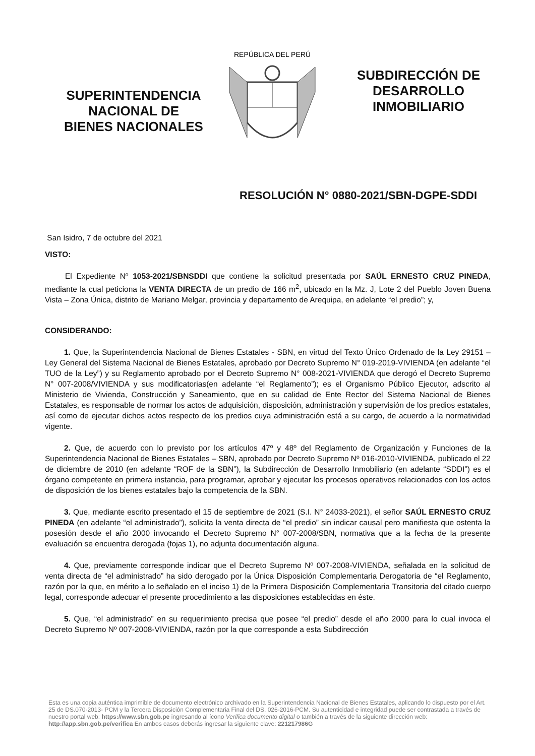SUPERINTENDENCIA
NACIONAL DE
BIENES NACIONALES
REPÚBLICA DEL PERÚ
SUBDIRECCIÓN DE
DESARROLLO
INMOBILIARIO
RESOLUCIÓN N° 0880-2021/SBN-DGPE-SDDI
San Isidro, 7 de octubre del 2021
VISTO:
El Expediente Nº 1053-2021/SBNSDDI que contiene la solicitud presentada por SAÚL ERNESTO CRUZ PINEDA, mediante la cual peticiona la VENTA DIRECTA de un predio de 166 m<sup>2</sup>, ubicado en la Mz. J, Lote 2 del Pueblo Joven Buena Vista – Zona Única, distrito de Mariano Melgar, provincia y departamento de Arequipa, en adelante “el predio”; y,
CONSIDERANDO:
1. Que, la Superintendencia Nacional de Bienes Estatales - SBN, en virtud del Texto Único Ordenado de la Ley 29151 – Ley General del Sistema Nacional de Bienes Estatales, aprobado por Decreto Supremo N° 019-2019-VIVIENDA (en adelante “el TUO de la Ley”) y su Reglamento aprobado por el Decreto Supremo N° 008-2021-VIVIENDA que derogó el Decreto Supremo N° 007-2008/VIVIENDA y sus modificatorias(en adelante “el Reglamento”); es el Organismo Público Ejecutor, adscrito al Ministerio de Vivienda, Construcción y Saneamiento, que en su calidad de Ente Rector del Sistema Nacional de Bienes Estatales, es responsable de normar los actos de adquisición, disposición, administración y supervisión de los predios estatales, así como de ejecutar dichos actos respecto de los predios cuya administración está a su cargo, de acuerdo a la normatividad vigente.
2. Que, de acuerdo con lo previsto por los artículos 47º y 48º del Reglamento de Organización y Funciones de la Superintendencia Nacional de Bienes Estatales – SBN, aprobado por Decreto Supremo Nº 016-2010-VIVIENDA, publicado el 22 de diciembre de 2010 (en adelante “ROF de la SBN”), la Subdirección de Desarrollo Inmobiliario (en adelante “SDDI”) es el órgano competente en primera instancia, para programar, aprobar y ejecutar los procesos operativos relacionados con los actos de disposición de los bienes estatales bajo la competencia de la SBN.
3. Que, mediante escrito presentado el 15 de septiembre de 2021 (S.I. N° 24033-2021), el señor SAÚL ERNESTO CRUZ PINEDA (en adelante “el administrado”), solicita la venta directa de “el predio” sin indicar causal pero manifiesta que ostenta la posesión desde el año 2000 invocando el Decreto Supremo N° 007-2008/SBN, normativa que a la fecha de la presente evaluación se encuentra derogada (fojas 1), no adjunta documentación alguna.
4. Que, previamente corresponde indicar que el Decreto Supremo Nº 007-2008-VIVIENDA, señalada en la solicitud de venta directa de “el administrado” ha sido derogado por la Única Disposición Complementaria Derogatoria de “el Reglamento, razón por la que, en mérito a lo señalado en el inciso 1) de la Primera Disposición Complementaria Transitoria del citado cuerpo legal, corresponde adecuar el presente procedimiento a las disposiciones establecidas en éste.
5. Que, “el administrado” en su requerimiento precisa que posee “el predio” desde el año 2000 para lo cual invoca el Decreto Supremo Nº 007-2008-VIVIENDA, razón por la que corresponde a esta Subdirección
Esta es una copia auténtica imprimible de documento electrónico archivado en la Superintendencia Nacional de Bienes Estatales, aplicando lo dispuesto por el Art. 25 de DS.070-2013- PCM y la Tercera Disposición Complementaria Final del DS. 026-2016-PCM. Su autenticidad e integridad puede ser contrastada a través de nuestro portal web: https://www.sbn.gob.pe ingresando al ícono Verifica documento digital o también a través de la siguiente dirección web: http://app.sbn.gob.pe/verifica En ambos casos deberás ingresar la siguiente clave: 221217986G